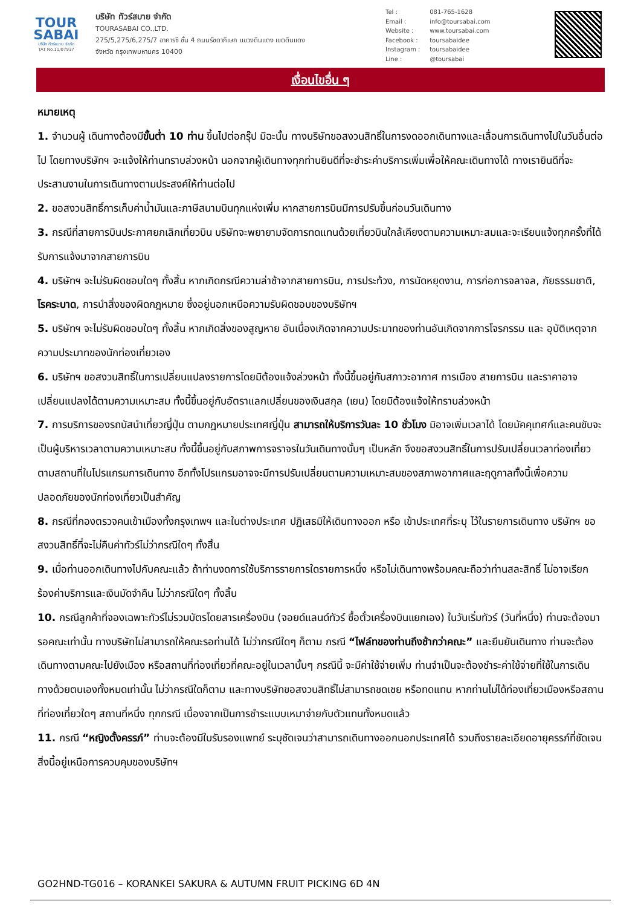TOUR
SABAI
บริษัท ทัวร์สบาย จำกัด
TAT No.11/07937
บริษัท ทัวร์สบาย จำกัด
TOURASABAI CO.,LTD.
275/5,275/6,275/7 อาคารซี ชั้น 4 ถนนรัชดาภิเษก แขวงดินแดง เขตดินแดง
จังหวัด กรุงเทพมหานคร 10400
Tel : 081-765-1628
Email : info@toursabai.com
Website : www.toursabai.com
Facebook : toursabaidee
Instagram : toursabaidee
Line : @toursabai
เงื่อนไขอื่น ๆ
หมายเหตุ
1. จำนวนผู้ เดินทางต้องมีขั้นต่ำ 10 ท่าน ขึ้นไปต่อกรุ๊ป มิฉะนั้น ทางบริษัทขอสงวนสิทธิ์ในการงดออกเดินทางและเลื่อนการเดินทางไปในวันอื่นต่อไป โดยทางบริษัทฯ จะแจ้งให้ท่านทราบล่วงหน้า นอกจากผู้เดินทางทุกท่านยินดีที่จะชำระค่าบริการเพิ่มเพื่อให้คณะเดินทางได้ ทางเรายินดีที่จะประสานงานในการเดินทางตามประสงค์ให้ท่านต่อไป
2. ขอสงวนสิทธิ์การเก็บค่าน้ำมันและภาษีสนามบินทุกแห่งเพิ่ม หากสายการบินมีการปรับขึ้นก่อนวันเดินทาง
3. กรณีที่สายการบินประกาศยกเลิกเที่ยวบิน บริษัทจะพยายามจัดการทดแทนด้วยเที่ยวบินใกล้เคียงตามความเหมาะสมและจะเรียนแจ้งทุกครั้งที่ได้รับการแจ้งมาจากสายการบิน
4. บริษัทฯ จะไม่รับผิดชอบใดๆ ทั้งสิ้น หากเกิดกรณีความล่าช้าจากสายการบิน, การประท้วง, การนัดหยุดงาน, การก่อการจลาจล, ภัยธรรมชาติ, โรคระบาด, การนำสิ่งของผิดกฎหมาย ซึ่งอยู่นอกเหนือความรับผิดชอบของบริษัทฯ
5. บริษัทฯ จะไม่รับผิดชอบใดๆ ทั้งสิ้น หากเกิดสิ่งของสูญหาย อันเนื่องเกิดจากความประมาทของท่านอันเกิดจากการโจรกรรม และ อุบัติเหตุจากความประมาทของนักท่องเที่ยวเอง
6. บริษัทฯ ขอสงวนสิทธิ์ในการเปลี่ยนแปลงรายการโดยมิต้องแจ้งล่วงหน้า ทั้งนี้ขึ้นอยู่กับสภาวะอากาศ การเมือง สายการบิน และราคาอาจเปลี่ยนแปลงได้ตามความเหมาะสม ทั้งนี้ขึ้นอยู่กับอัตราแลกเปลี่ยนของเงินสกุล (เยน) โดยมิต้องแจ้งให้ทราบล่วงหน้า
7. การบริการของรถบัสนำเที่ยวญี่ปุ่น ตามกฎหมายประเทศญี่ปุ่น สามารถให้บริการวันละ 10 ชั่วโมง มิอาจเพิ่มเวลาได้ โดยมัคคุเทศก์และคนขับจะเป็นผู้บริหารเวลาตามความเหมาะสม ทั้งนี้ขึ้นอยู่กับสภาพการจราจรในวันเดินทางนั้นๆ เป็นหลัก จึงขอสงวนสิทธิ์ในการปรับเปลี่ยนเวลาท่องเที่ยวตามสถานที่ในโปรแกรมการเดินทาง อีกทั้งโปรแกรมอาจจะมีการปรับเปลี่ยนตามความเหมาะสมของสภาพอากาศและฤดูกาลทั้งนี้เพื่อความปลอดภัยของนักท่องเที่ยวเป็นสำคัญ
8. กรณีที่กองตรวจคนเข้าเมืองทั้งกรุงเทพฯ และในต่างประเทศ ปฏิเสธมิให้เดินทางออก หรือ เข้าประเทศที่ระบุ ไว้ในรายการเดินทาง บริษัทฯ ขอสงวนสิทธิ์ที่จะไม่คืนค่าทัวร์ไม่ว่ากรณีใดๆ ทั้งสิ้น
9. เมื่อท่านออกเดินทางไปกับคณะแล้ว ถ้าท่านงดการใช้บริการรายการใดรายการหนึ่ง หรือไม่เดินทางพร้อมคณะถือว่าท่านสละสิทธิ์ ไม่อาจเรียกร้องค่าบริการและเงินมัดจำคืน ไม่ว่ากรณีใดๆ ทั้งสิ้น
10. กรณีลูกค้าที่จองเฉพาะทัวร์ไม่รวมบัตรโดยสารเครื่องบิน (จอยด์แลนด์ทัวร์ ซื้อตั๋วเครื่องบินแยกเอง) ในวันเริ่มทัวร์ (วันที่หนึ่ง) ท่านจะต้องมารอคณะเท่านั้น ทางบริษัทไม่สามารถให้คณะรอท่านได้ ไม่ว่ากรณีใดๆ ก็ตาม กรณี “ไฟล์ทของท่านถึงช้ากว่าคณะ” และยืนยันเดินทาง ท่านจะต้องเดินทางตามคณะไปยังเมือง หรือสถานที่ท่องเที่ยวที่คณะอยู่ในเวลานั้นๆ กรณีนี้ จะมีค่าใช้จ่ายเพิ่ม ท่านจำเป็นจะต้องชำระค่าใช้จ่ายที่ใช้ในการเดินทางด้วยตนเองทั้งหมดเท่านั้น ไม่ว่ากรณีใดก็ตาม และทางบริษัทขอสงวนสิทธิ์ไม่สามารถชดเชย หรือทดแทน หากท่านไม่ได้ท่องเที่ยวเมืองหรือสถานที่ท่องเที่ยวใดๆ สถานที่หนึ่ง ทุกกรณี เนื่องจากเป็นการชำระแบบเหมาจ่ายกับตัวแทนทั้งหมดแล้ว
11. กรณี “หญิงตั้งครรภ์” ท่านจะต้องมีใบรับรองแพทย์ ระบุชัดเจนว่าสามารถเดินทางออกนอกประเทศได้ รวมถึงรายละเอียดอายุครรภ์ที่ชัดเจน สิ่งนี้อยู่เหนือการควบคุมของบริษัทฯ
GO2HND-TG016 – KORANKEI SAKURA & AUTUMN FRUIT PICKING 6D 4N